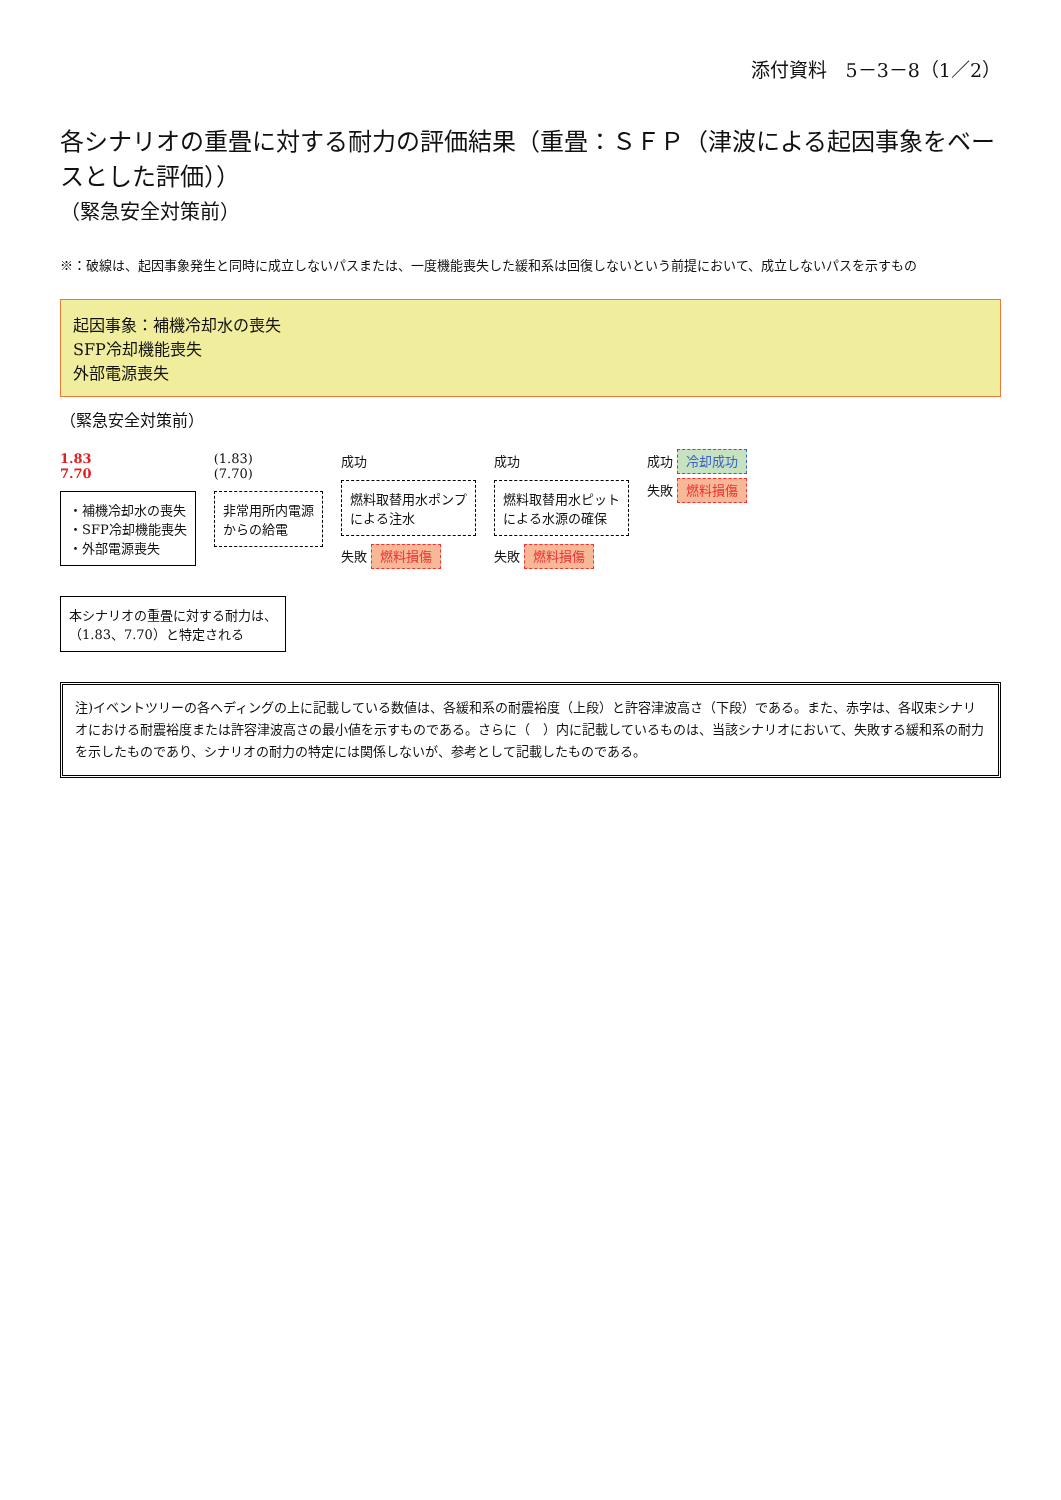添付資料　5－3－8（1／2）
各シナリオの重畳に対する耐力の評価結果（重畳：ＳＦＰ（津波による起因事象をベースとした評価））
（緊急安全対策前）
※：破線は、起因事象発生と同時に成立しないパスまたは、一度機能喪失した緩和系は回復しないという前提において、成立しないパスを示すもの
起因事象：補機冷却水の喪失
SFP冷却機能喪失
外部電源喪失
（緊急安全対策前）
1.83
7.70
・補機冷却水の喪失
・SFP冷却機能喪失
・外部電源喪失
(1.83)
(7.70)
非常用所内電源
からの給電
成功
燃料取替用水ポンプ
による注水
失敗 燃料損傷
成功
燃料取替用水ピット
による水源の確保
失敗 燃料損傷
成功 冷却成功
失敗 燃料損傷
本シナリオの重畳に対する耐力は、
（1.83、7.70）と特定される
注)イベントツリーの各ヘディングの上に記載している数値は、各緩和系の耐震裕度（上段）と許容津波高さ（下段）である。また、赤字は、各収束シナリオにおける耐震裕度または許容津波高さの最小値を示すものである。さらに（　）内に記載しているものは、当該シナリオにおいて、失敗する緩和系の耐力を示したものであり、シナリオの耐力の特定には関係しないが、参考として記載したものである。